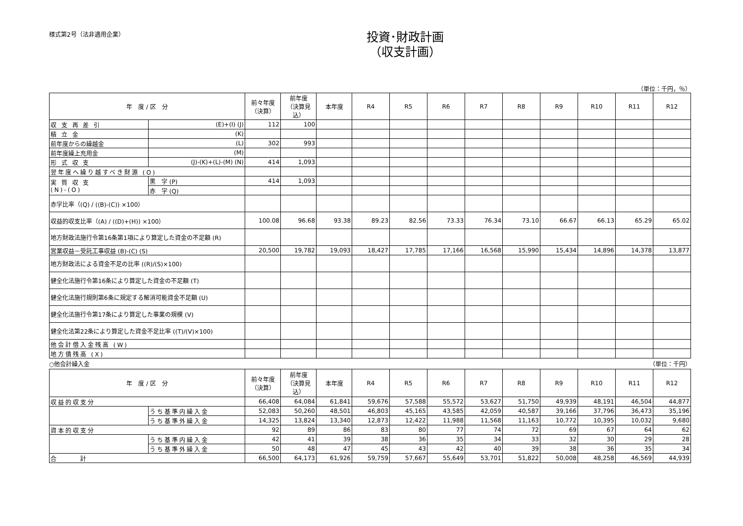様式第2号（法非適用企業）
投資･財政計画
（収支計画）
（単位：千円，％）
| 年 度 / 区 分 | | 前々年度 （決算） | 前年度 （決算見込） | 本年度 | R4 | R5 | R6 | R7 | R8 | R9 | R10 | R11 | R12 |
| --- | --- | --- | --- | --- | --- | --- | --- | --- | --- | --- | --- | --- | --- |
| 収 支 再 差 引 | (E)+(I) (J) | 112 | 100 | | | | | | | | | | |
| 積 立 金 | (K) | | | | | | | | | | | | |
| 前年度からの繰越金 | (L) | 302 | 993 | | | | | | | | | | |
| 前年度繰上充用金 | (M) | | | | | | | | | | | | |
| 形 式 収 支 | (J)-(K)+(L)-(M) (N) | 414 | 1,093 | | | | | | | | | | |
| 翌年度へ繰り越すべき財源 (O) | | | | | | | | | | | | | |
| 実 質 収 支 (N)-(O) | 黒 字 (P) | 414 | 1,093 | | | | | | | | | | |
| | 赤 字 (Q) | | | | | | | | | | | | |
| 赤字比率（(Q) / ((B)-(C)) ×100） | | | | | | | | | | | | | |
| 収益的収支比率（(A) / ((D)+(H)) ×100） | | 100.08 | 96.68 | 93.38 | 89.23 | 82.56 | 73.33 | 76.34 | 73.10 | 66.67 | 66.13 | 65.29 | 65.02 |
| 地方財政法施行令第16条第1項により算定した資金の不足額 (R) | | | | | | | | | | | | | |
| 営業収益－受託工事収益 (B)-(C) (S) | | 20,500 | 19,782 | 19,093 | 18,427 | 17,785 | 17,166 | 16,568 | 15,990 | 15,434 | 14,896 | 14,378 | 13,877 |
| 地方財政法による資金不足の比率 ((R)/(S)×100) | | | | | | | | | | | | | |
| 健全化法施行令第16条により算定した資金の不足額 (T) | | | | | | | | | | | | | |
| 健全化法施行規則第6条に規定する解消可能資金不足額 (U) | | | | | | | | | | | | | |
| 健全化法施行令第17条により算定した事業の規模 (V) | | | | | | | | | | | | | |
| 健全化法第22条により算定した資金不足比率 ((T)/(V)×100) | | | | | | | | | | | | | |
| 他会計借入金残高 (W) | | | | | | | | | | | | | |
| 地方債残高 (X) | | | | | | | | | | | | | |
○他会計繰入金 （単位：千円）
| 年 度 / 区 分 | | 前々年度 （決算） | 前年度 （決算見込） | 本年度 | R4 | R5 | R6 | R7 | R8 | R9 | R10 | R11 | R12 |
| --- | --- | --- | --- | --- | --- | --- | --- | --- | --- | --- | --- | --- | --- |
| 収益的収支分 | | 66,408 | 64,084 | 61,841 | 59,676 | 57,588 | 55,572 | 53,627 | 51,750 | 49,939 | 48,191 | 46,504 | 44,877 |
| | うち基準内繰入金 | 52,083 | 50,260 | 48,501 | 46,803 | 45,165 | 43,585 | 42,059 | 40,587 | 39,166 | 37,796 | 36,473 | 35,196 |
| | うち基準外繰入金 | 14,325 | 13,824 | 13,340 | 12,873 | 12,422 | 11,988 | 11,568 | 11,163 | 10,772 | 10,395 | 10,032 | 9,680 |
| 資本的収支分 | | 92 | 89 | 86 | 83 | 80 | 77 | 74 | 72 | 69 | 67 | 64 | 62 |
| | うち基準内繰入金 | 42 | 41 | 39 | 38 | 36 | 35 | 34 | 33 | 32 | 30 | 29 | 28 |
| | うち基準外繰入金 | 50 | 48 | 47 | 45 | 43 | 42 | 40 | 39 | 38 | 36 | 35 | 34 |
| 合 計 | | 66,500 | 64,173 | 61,926 | 59,759 | 57,667 | 55,649 | 53,701 | 51,822 | 50,008 | 48,258 | 46,569 | 44,939 |